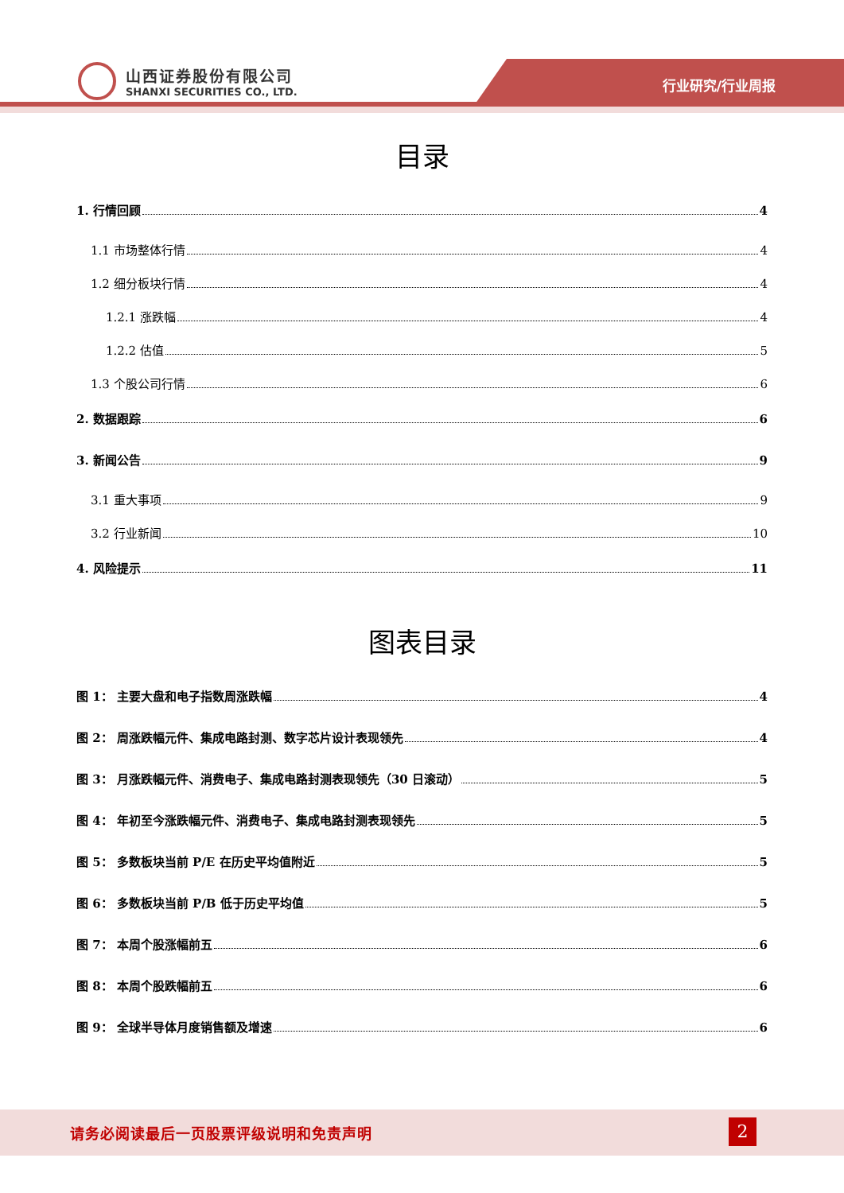山西证券股份有限公司
SHANXI SECURITIES CO., LTD.
行业研究/行业周报
目录
1. 行情回顾 4
1.1 市场整体行情 4
1.2 细分板块行情 4
1.2.1 涨跌幅 4
1.2.2 估值 5
1.3 个股公司行情 6
2. 数据跟踪 6
3. 新闻公告 9
3.1 重大事项 9
3.2 行业新闻 10
4. 风险提示 11
图表目录
图 1： 主要大盘和电子指数周涨跌幅 4
图 2： 周涨跌幅元件、集成电路封测、数字芯片设计表现领先 4
图 3： 月涨跌幅元件、消费电子、集成电路封测表现领先（30 日滚动） 5
图 4： 年初至今涨跌幅元件、消费电子、集成电路封测表现领先 5
图 5： 多数板块当前 P/E 在历史平均值附近 5
图 6： 多数板块当前 P/B 低于历史平均值 5
图 7： 本周个股涨幅前五 6
图 8： 本周个股跌幅前五 6
图 9： 全球半导体月度销售额及增速 6
请务必阅读最后一页股票评级说明和免责声明
2